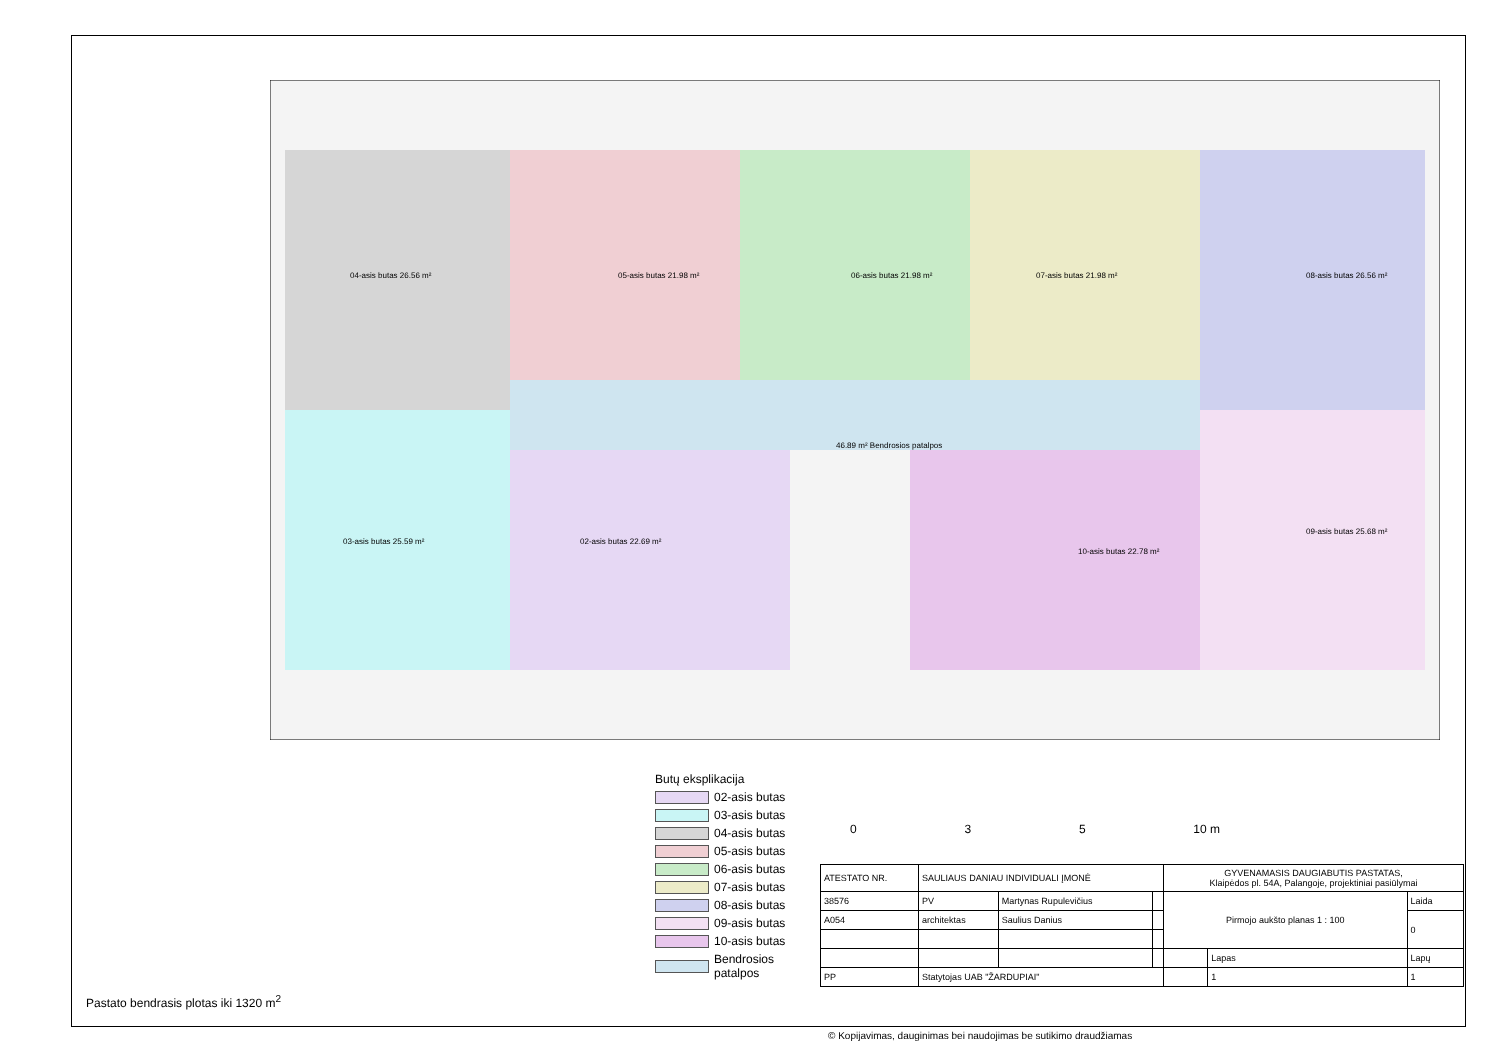04-asis butas 26.56 m² 05-asis butas 21.98 m² 06-asis butas 21.98 m² 07-asis butas 21.98 m² 08-asis butas 26.56 m²
46.89 m² Bendrosios patalpos
03-asis butas 25.59 m² 02-asis butas 22.69 m²
10-asis butas 22.78 m²
09-asis butas 25.68 m²
Butų eksplikacija
02-asis butas
03-asis butas
04-asis butas
05-asis butas
06-asis butas
07-asis butas
08-asis butas
09-asis butas
10-asis butas
Bendrosios
patalpos
0 3 5 10 m
Pastato bendrasis plotas iki 1320 m<sup>2</sup>
| ATESTATO NR. | SAULIAUS DANIAU INDIVIDUALI ĮMONĖ | | | GYVENAMASIS DAUGIABUTIS PASTATAS, Klaipėdos pl. 54A, Palangoje, projektiniai pasiūlymai | | |
| 38576 | PV | Martynas Rupulevičius | | Pirmojo aukšto planas 1 : 100 | | Laida |
| A054 | architektas | Saulius Danius | | | | 0 |
| | | | | | Lapas | Lapų |
| PP | Statytojas UAB "ŽARDUPIAI" | | | | 1 | 1 |
© Kopijavimas, dauginimas bei naudojimas be sutikimo draudžiamas